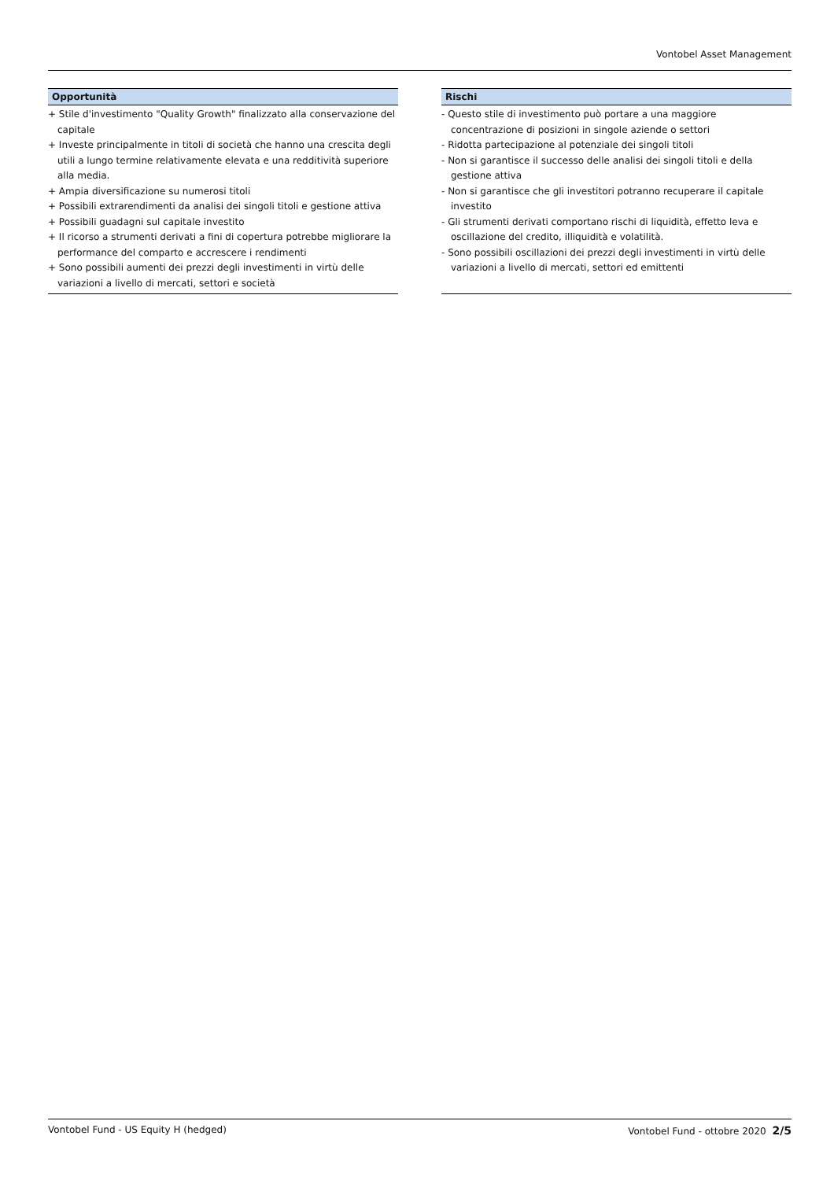Vontobel Asset Management
Opportunità
+ Stile d'investimento "Quality Growth" finalizzato alla conservazione del capitale
+ Investe principalmente in titoli di società che hanno una crescita degli utili a lungo termine relativamente elevata e una redditività superiore alla media.
+ Ampia diversificazione su numerosi titoli
+ Possibili extrarendimenti da analisi dei singoli titoli e gestione attiva
+ Possibili guadagni sul capitale investito
+ Il ricorso a strumenti derivati a fini di copertura potrebbe migliorare la performance del comparto e accrescere i rendimenti
+ Sono possibili aumenti dei prezzi degli investimenti in virtù delle variazioni a livello di mercati, settori e società
Rischi
- Questo stile di investimento può portare a una maggiore concentrazione di posizioni in singole aziende o settori
- Ridotta partecipazione al potenziale dei singoli titoli
- Non si garantisce il successo delle analisi dei singoli titoli e della gestione attiva
- Non si garantisce che gli investitori potranno recuperare il capitale investito
- Gli strumenti derivati comportano rischi di liquidità, effetto leva e oscillazione del credito, illiquidità e volatilità.
- Sono possibili oscillazioni dei prezzi degli investimenti in virtù delle variazioni a livello di mercati, settori ed emittenti
Vontobel Fund - US Equity H (hedged) Vontobel Fund - ottobre 2020 2/5